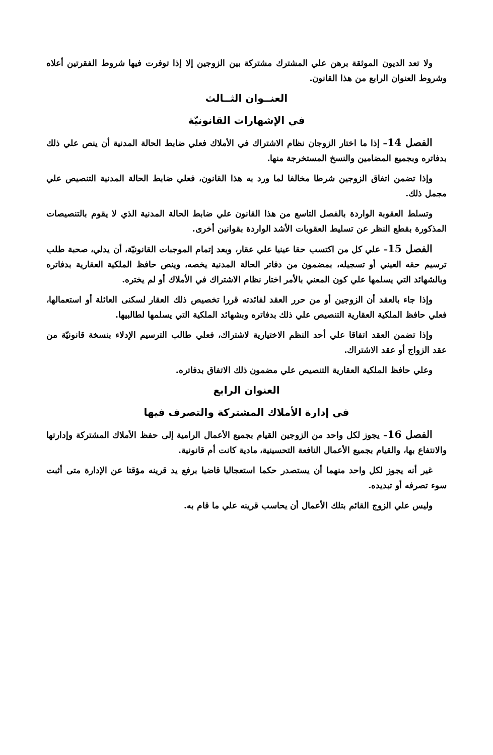ولا تعد الديون الموثقة برهن علي المشترك مشتركة بين الزوجين إلا إذا توفرت فيها شروط الفقرتين أعلاه وشروط العنوان الرابع من هذا القانون.
العنــوان الثــالث
في الإشهارات القانونيّة
الفصل 14– إذا ما اختار الزوجان نظام الاشتراك في الأملاك فعلي ضابط الحالة المدنية أن ينص علي ذلك بدفاتره وبجميع المضامين والنسخ المستخرجة منها.
وإذا تضمن اتفاق الزوجين شرطا مخالفا لما ورد به هذا القانون، فعلي ضابط الحالة المدنية التنصيص علي مجمل ذلك.
وتسلط العقوبة الواردة بالفصل التاسع من هذا القانون علي ضابط الحالة المدنية الذي لا يقوم بالتنصيصات المذكورة بقطع النظر عن تسليط العقوبات الأشد الواردة بقوانين أخرى.
الفصل 15– علي كل من اكتسب حقا عينيا علي عقار، وبعد إتمام الموجبات القانونيّة، أن يدلي، صحبة طلب ترسيم حقه العيني أو تسجيله، بمضمون من دفاتر الحالة المدنية يخصه، وينص حافظ الملكية العقارية بدفاتره وبالشهائد التي يسلمها علي كون المعني بالأمر اختار نظام الاشتراك في الأملاك أو لم يختره.
وإذا جاء بالعقد أن الزوجين أو من حرر العقد لفائدته قررا تخصيص ذلك العقار لسكنى العائلة أو استعمالها، فعلي حافظ الملكية العقارية التنصيص علي ذلك بدفاتره وبشهائد الملكية التي يسلمها لطالبيها.
وإذا تضمن العقد اتفاقا علي أحد النظم الاختيارية لاشتراك، فعلي طالب الترسيم الإدلاء بنسخة قانونيّة من عقد الزواج أو عقد الاشتراك.
وعلي حافظ الملكية العقارية التنصيص علي مضمون ذلك الاتفاق بدفاتره.
العنوان الرابع
في إدارة الأملاك المشتركة والتصرف فيها
الفصل 16– يجوز لكل واحد من الزوجين القيام بجميع الأعمال الرامية إلى حفظ الأملاك المشتركة وإدارتها والانتفاع بها، والقيام بجميع الأعمال النافعة التحسينية، مادية كانت أم قانونية.
غير أنه يجوز لكل واحد منهما أن يستصدر حكما استعجاليا قاضيا برفع يد قرينه مؤقتا عن الإدارة متى أثبت سوء تصرفه أو تبديده.
وليس علي الزوج القائم بتلك الأعمال أن يحاسب قرينه علي ما قام به.